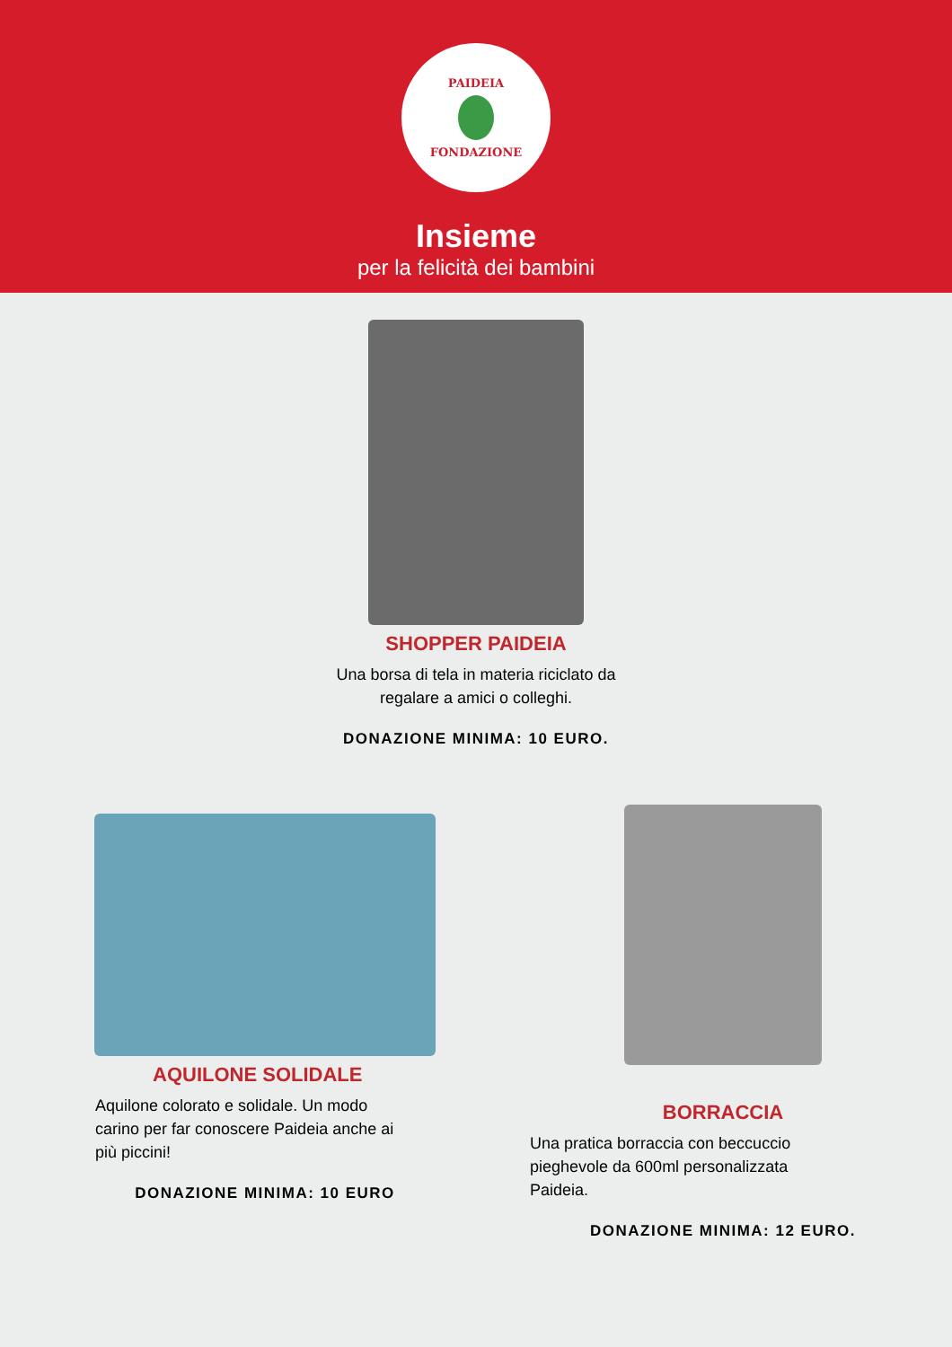PAIDEIA
FONDAZIONE
Insieme
per la felicità dei bambini
SHOPPER PAIDEIA
Una borsa di tela in materia riciclato da
regalare a amici o colleghi.
DONAZIONE MINIMA: 10 EURO.
AQUILONE SOLIDALE
Aquilone colorato e solidale. Un modo
carino per far conoscere Paideia anche ai
più piccini!
DONAZIONE MINIMA: 10 EURO
BORRACCIA
Una pratica borraccia con beccuccio
pieghevole da 600ml personalizzata
Paideia.
DONAZIONE MINIMA: 12 EURO.